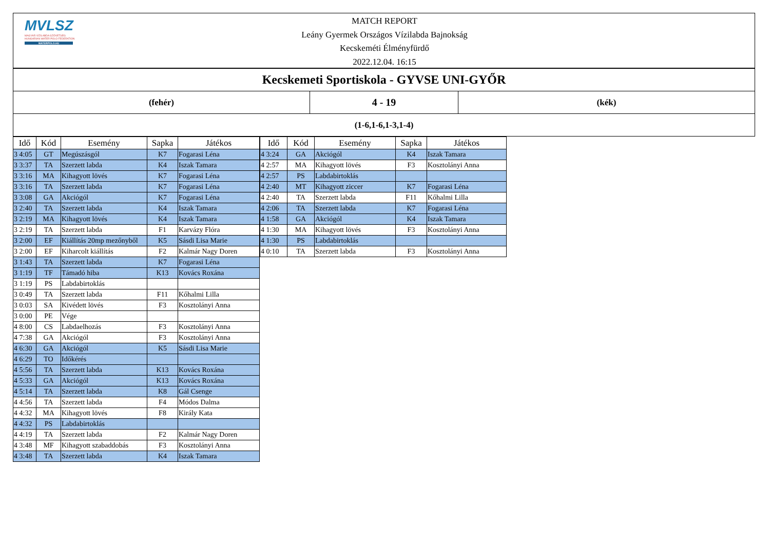MVLSZ
MAGYAR VÍZILABDA SZÖVETSÉG
HUNGARIAN WATER POLO FEDERATION
WATERPOLO.HU
MATCH REPORT
Leány Gyermek Országos Vízilabda Bajnokság
Kecskeméti Élményfürdő
2022.12.04. 16:15
| Kecskemeti Sportiskola - GYVSE UNI-GYŐR | | |
| (fehér) | 4 - 19 | (kék) |
| (1-6,1-6,1-3,1-4) | | |
| Idő | Kód | Esemény | Sapka | Játékos |
| --- | --- | --- | --- | --- |
| 3 4:05 | GT | Megúszásgól | K7 | Fogarasi Léna |
| 3 3:37 | TA | Szerzett labda | K4 | Iszak Tamara |
| 3 3:16 | MA | Kihagyott lövés | K7 | Fogarasi Léna |
| 3 3:16 | TA | Szerzett labda | K7 | Fogarasi Léna |
| 3 3:08 | GA | Akciógól | K7 | Fogarasi Léna |
| 3 2:40 | TA | Szerzett labda | K4 | Iszak Tamara |
| 3 2:19 | MA | Kihagyott lövés | K4 | Iszak Tamara |
| 3 2:19 | TA | Szerzett labda | F1 | Karvázy Flóra |
| 3 2:00 | EF | Kiállítás 20mp mezőnyből | K5 | Sásdi Lisa Marie |
| 3 2:00 | EF | Kiharcolt kiállítás | F2 | Kalmár Nagy Doren |
| 3 1:43 | TA | Szerzett labda | K7 | Fogarasi Léna |
| 3 1:19 | TF | Támadó hiba | K13 | Kovács Roxána |
| 3 1:19 | PS | Labdabirtoklás | | |
| 3 0:49 | TA | Szerzett labda | F11 | Kőhalmi Lilla |
| 3 0:03 | SA | Kivédett lövés | F3 | Kosztolányi Anna |
| 3 0:00 | PE | Vége | | |
| 4 8:00 | CS | Labdaelhozás | F3 | Kosztolányi Anna |
| 4 7:38 | GA | Akciógól | F3 | Kosztolányi Anna |
| 4 6:30 | GA | Akciógól | K5 | Sásdi Lisa Marie |
| 4 6:29 | TO | Időkérés | | |
| 4 5:56 | TA | Szerzett labda | K13 | Kovács Roxána |
| 4 5:33 | GA | Akciógól | K13 | Kovács Roxána |
| 4 5:14 | TA | Szerzett labda | K8 | Gál Csenge |
| 4 4:56 | TA | Szerzett labda | F4 | Módos Dalma |
| 4 4:32 | MA | Kihagyott lövés | F8 | Király Kata |
| 4 4:32 | PS | Labdabirtoklás | | |
| 4 4:19 | TA | Szerzett labda | F2 | Kalmár Nagy Doren |
| 4 3:48 | MF | Kihagyott szabaddobás | F3 | Kosztolányi Anna |
| 4 3:48 | TA | Szerzett labda | K4 | Iszak Tamara |
| Idő | Kód | Esemény | Sapka | Játékos |
| --- | --- | --- | --- | --- |
| 4 3:24 | GA | Akciógól | K4 | Iszak Tamara |
| 4 2:57 | MA | Kihagyott lövés | F3 | Kosztolányi Anna |
| 4 2:57 | PS | Labdabirtoklás | | |
| 4 2:40 | MT | Kihagyott ziccer | K7 | Fogarasi Léna |
| 4 2:40 | TA | Szerzett labda | F11 | Kőhalmi Lilla |
| 4 2:06 | TA | Szerzett labda | K7 | Fogarasi Léna |
| 4 1:58 | GA | Akciógól | K4 | Iszak Tamara |
| 4 1:30 | MA | Kihagyott lövés | F3 | Kosztolányi Anna |
| 4 1:30 | PS | Labdabirtoklás | | |
| 4 0:10 | TA | Szerzett labda | F3 | Kosztolányi Anna |